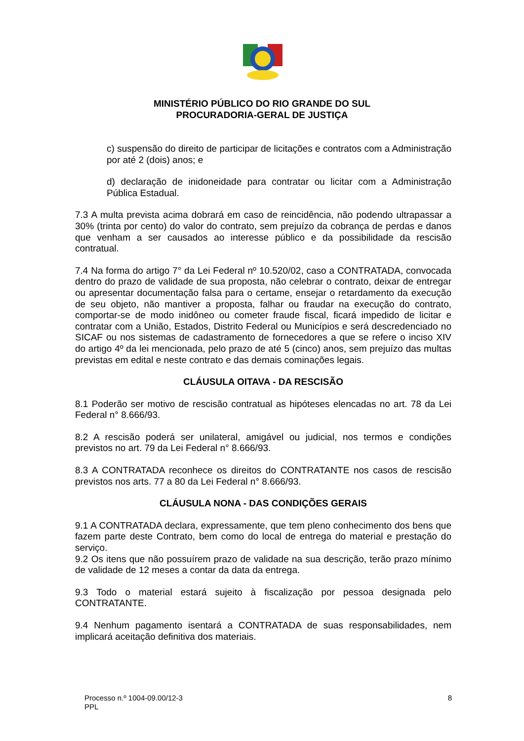MINISTÉRIO PÚBLICO DO RIO GRANDE DO SUL
PROCURADORIA-GERAL DE JUSTIÇA
c) suspensão do direito de participar de licitações e contratos com a Administração por até 2 (dois) anos; e
d) declaração de inidoneidade para contratar ou licitar com a Administração Pública Estadual.
7.3 A multa prevista acima dobrará em caso de reincidência, não podendo ultrapassar a 30% (trinta por cento) do valor do contrato, sem prejuízo da cobrança de perdas e danos que venham a ser causados ao interesse público e da possibilidade da rescisão contratual.
7.4 Na forma do artigo 7° da Lei Federal nº 10.520/02, caso a CONTRATADA, convocada dentro do prazo de validade de sua proposta, não celebrar o contrato, deixar de entregar ou apresentar documentação falsa para o certame, ensejar o retardamento da execução de seu objeto, não mantiver a proposta, falhar ou fraudar na execução do contrato, comportar-se de modo inidôneo ou cometer fraude fiscal, ficará impedido de licitar e contratar com a União, Estados, Distrito Federal ou Municípios e será descredenciado no SICAF ou nos sistemas de cadastramento de fornecedores a que se refere o inciso XIV do artigo 4º da lei mencionada, pelo prazo de até 5 (cinco) anos, sem prejuízo das multas previstas em edital e neste contrato e das demais cominações legais.
CLÁUSULA OITAVA - DA RESCISÃO
8.1 Poderão ser motivo de rescisão contratual as hipóteses elencadas no art. 78 da Lei Federal n° 8.666/93.
8.2 A rescisão poderá ser unilateral, amigável ou judicial, nos termos e condições previstos no art. 79 da Lei Federal n° 8.666/93.
8.3 A CONTRATADA reconhece os direitos do CONTRATANTE nos casos de rescisão previstos nos arts. 77 a 80 da Lei Federal n° 8.666/93.
CLÁUSULA NONA - DAS CONDIÇÕES GERAIS
9.1 A CONTRATADA declara, expressamente, que tem pleno conhecimento dos bens que fazem parte deste Contrato, bem como do local de entrega do material e prestação do serviço.
9.2 Os itens que não possuírem prazo de validade na sua descrição, terão prazo mínimo de validade de 12 meses a contar da data da entrega.
9.3 Todo o material estará sujeito à fiscalização por pessoa designada pelo CONTRATANTE.
9.4 Nenhum pagamento isentará a CONTRATADA de suas responsabilidades, nem implicará aceitação definitiva dos materiais.
Processo n.º 1004-09.00/12-3
PPL
8